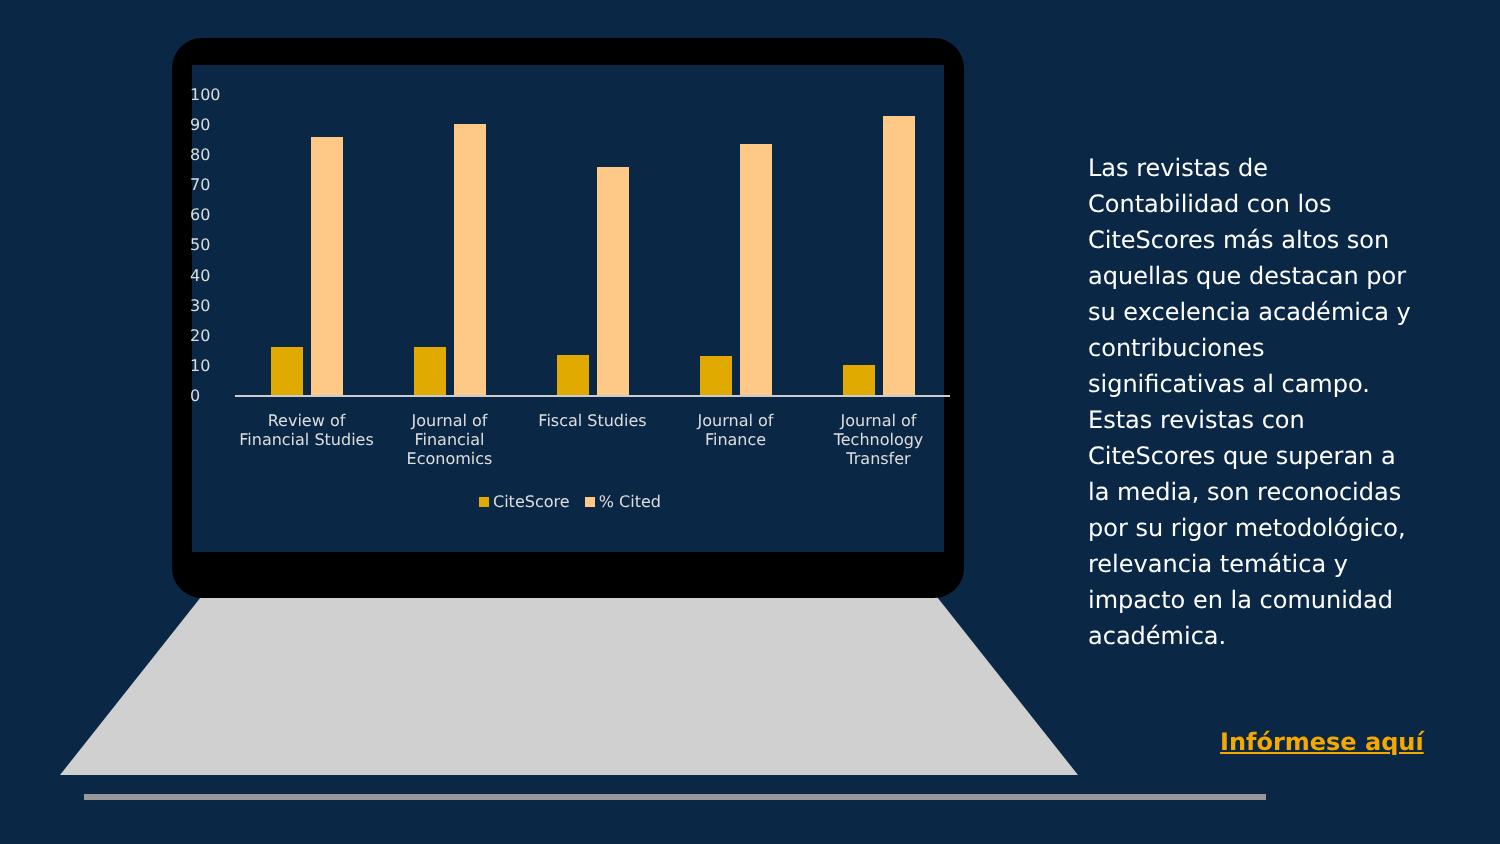100
90
80
70
60
50
40
30
20
10
0
Review of Financial Studies
Journal of Financial Economics
Fiscal Studies Journal of Finance
Journal of Technology Transfer
CiteScore % Cited
Las revistas de Contabilidad con los CiteScores más altos son aquellas que destacan por su excelencia académica y contribuciones significativas al campo. Estas revistas con CiteScores que superan a la media, son reconocidas por su rigor metodológico, relevancia temática y impacto en la comunidad académica.
Infórmese aquí